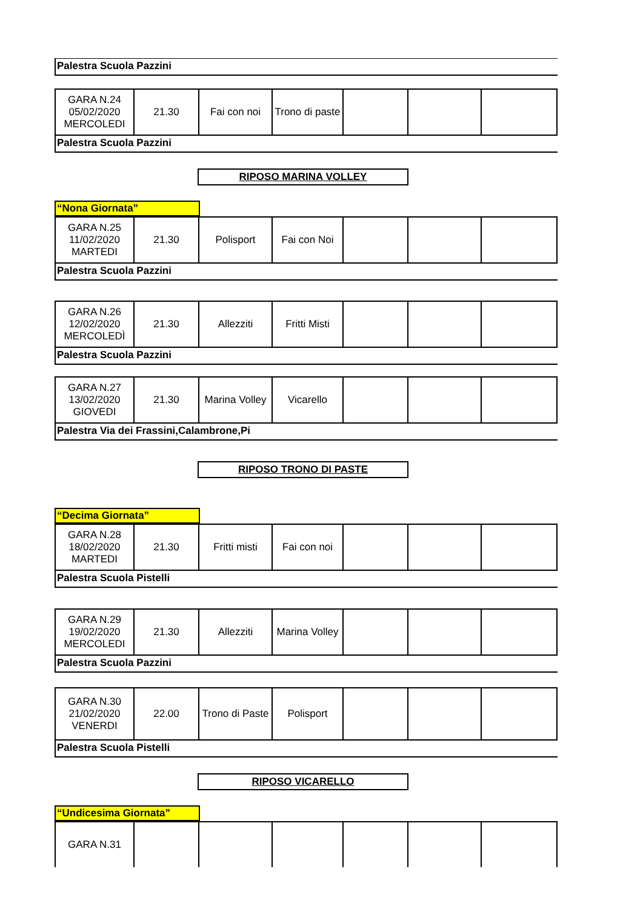Palestra Scuola Pazzini
| GARA N.24 05/02/2020 MERCOLEDI | 21.30 | Fai con noi | Trono di paste | | | |
Palestra Scuola Pazzini
RIPOSO MARINA VOLLEY
“Nona Giornata”
| GARA N.25 11/02/2020 MARTEDI | 21.30 | Polisport | Fai con Noi | | | |
Palestra Scuola Pazzini
| GARA N.26 12/02/2020 MERCOLEDÌ | 21.30 | Allezziti | Fritti Misti | | | |
Palestra Scuola Pazzini
| GARA N.27 13/02/2020 GIOVEDI | 21.30 | Marina Volley | Vicarello | | | |
Palestra Via dei Frassini,Calambrone,Pi
RIPOSO TRONO DI PASTE
“Decima Giornata”
| GARA N.28 18/02/2020 MARTEDI | 21.30 | Fritti misti | Fai con noi | | | |
Palestra Scuola Pistelli
| GARA N.29 19/02/2020 MERCOLEDI | 21.30 | Allezziti | Marina Volley | | | |
Palestra Scuola Pazzini
| GARA N.30 21/02/2020 VENERDI | 22.00 | Trono di Paste | Polisport | | | |
Palestra Scuola Pistelli
RIPOSO VICARELLO
“Undicesima Giornata”
| GARA N.31 | | | | | | |